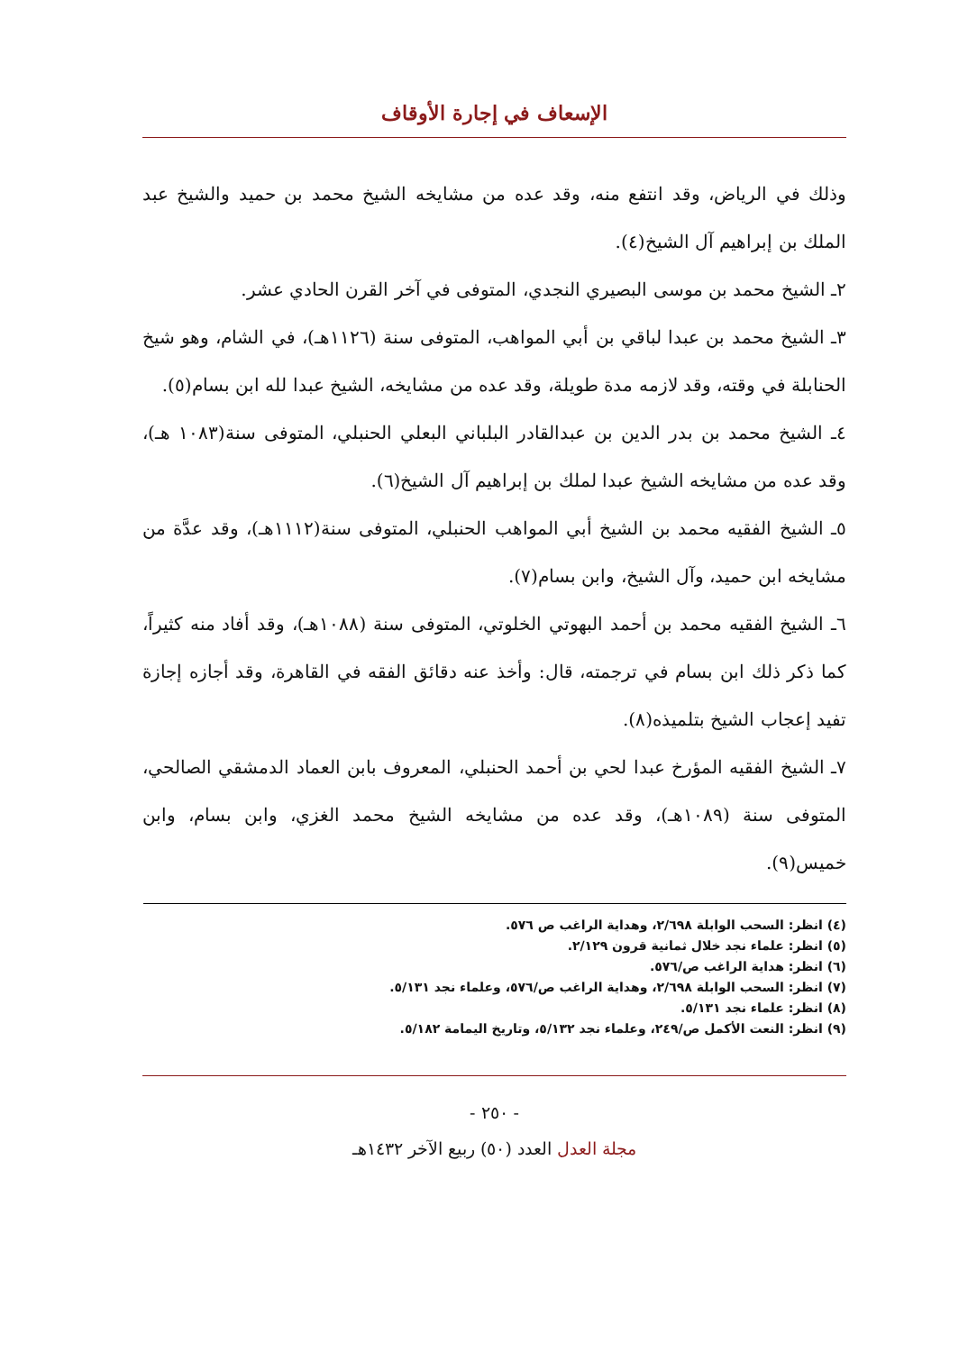الإسعاف في إجارة الأوقاف
وذلك في الرياض، وقد انتفع منه، وقد عده من مشايخه الشيخ محمد بن حميد والشيخ عبد الملك بن إبراهيم آل الشيخ(٤).
٢ـ الشيخ محمد بن موسى البصيري النجدي، المتوفى في آخر القرن الحادي عشر.
٣ـ الشيخ محمد بن عبدا لباقي بن أبي المواهب، المتوفى سنة (١١٢٦هـ)، في الشام، وهو شيخ الحنابلة في وقته، وقد لازمه مدة طويلة، وقد عده من مشايخه، الشيخ عبدا لله ابن بسام(٥).
٤ـ الشيخ محمد بن بدر الدين بن عبدالقادر البلباني البعلي الحنبلي، المتوفى سنة(١٠٨٣ هـ)، وقد عده من مشايخه الشيخ عبدا لملك بن إبراهيم آل الشيخ(٦).
٥ـ الشيخ الفقيه محمد بن الشيخ أبي المواهب الحنبلي، المتوفى سنة(١١١٢هـ)، وقد عدَّة من مشايخه ابن حميد، وآل الشيخ، وابن بسام(٧).
٦ـ الشيخ الفقيه محمد بن أحمد البهوتي الخلوتي، المتوفى سنة (١٠٨٨هـ)، وقد أفاد منه كثيراً، كما ذكر ذلك ابن بسام في ترجمته، قال: وأخذ عنه دقائق الفقه في القاهرة، وقد أجازه إجازة تفيد إعجاب الشيخ بتلميذه(٨).
٧ـ الشيخ الفقيه المؤرخ عبدا لحي بن أحمد الحنبلي، المعروف بابن العماد الدمشقي الصالحي، المتوفى سنة (١٠٨٩هـ)، وقد عده من مشايخه الشيخ محمد الغزي، وابن بسام، وابن خميس(٩).
(٤) انظر: السحب الوابلة ٢/٦٩٨، وهداية الراغب ص ٥٧٦.
(٥) انظر: علماء نجد خلال ثمانية قرون ٢/١٢٩.
(٦) انظر: هداية الراغب ص/٥٧٦.
(٧) انظر: السحب الوابلة ٢/٦٩٨، وهداية الراغب ص/٥٧٦، وعلماء نجد ٥/١٣١.
(٨) انظر: علماء نجد ٥/١٣١.
(٩) انظر: النعت الأكمل ص/٢٤٩، وعلماء نجد ٥/١٣٢، وتاريخ اليمامة ٥/١٨٢.
- ٢٥٠ -
مجلة العدل العدد (٥٠) ربيع الآخر ١٤٣٢هـ